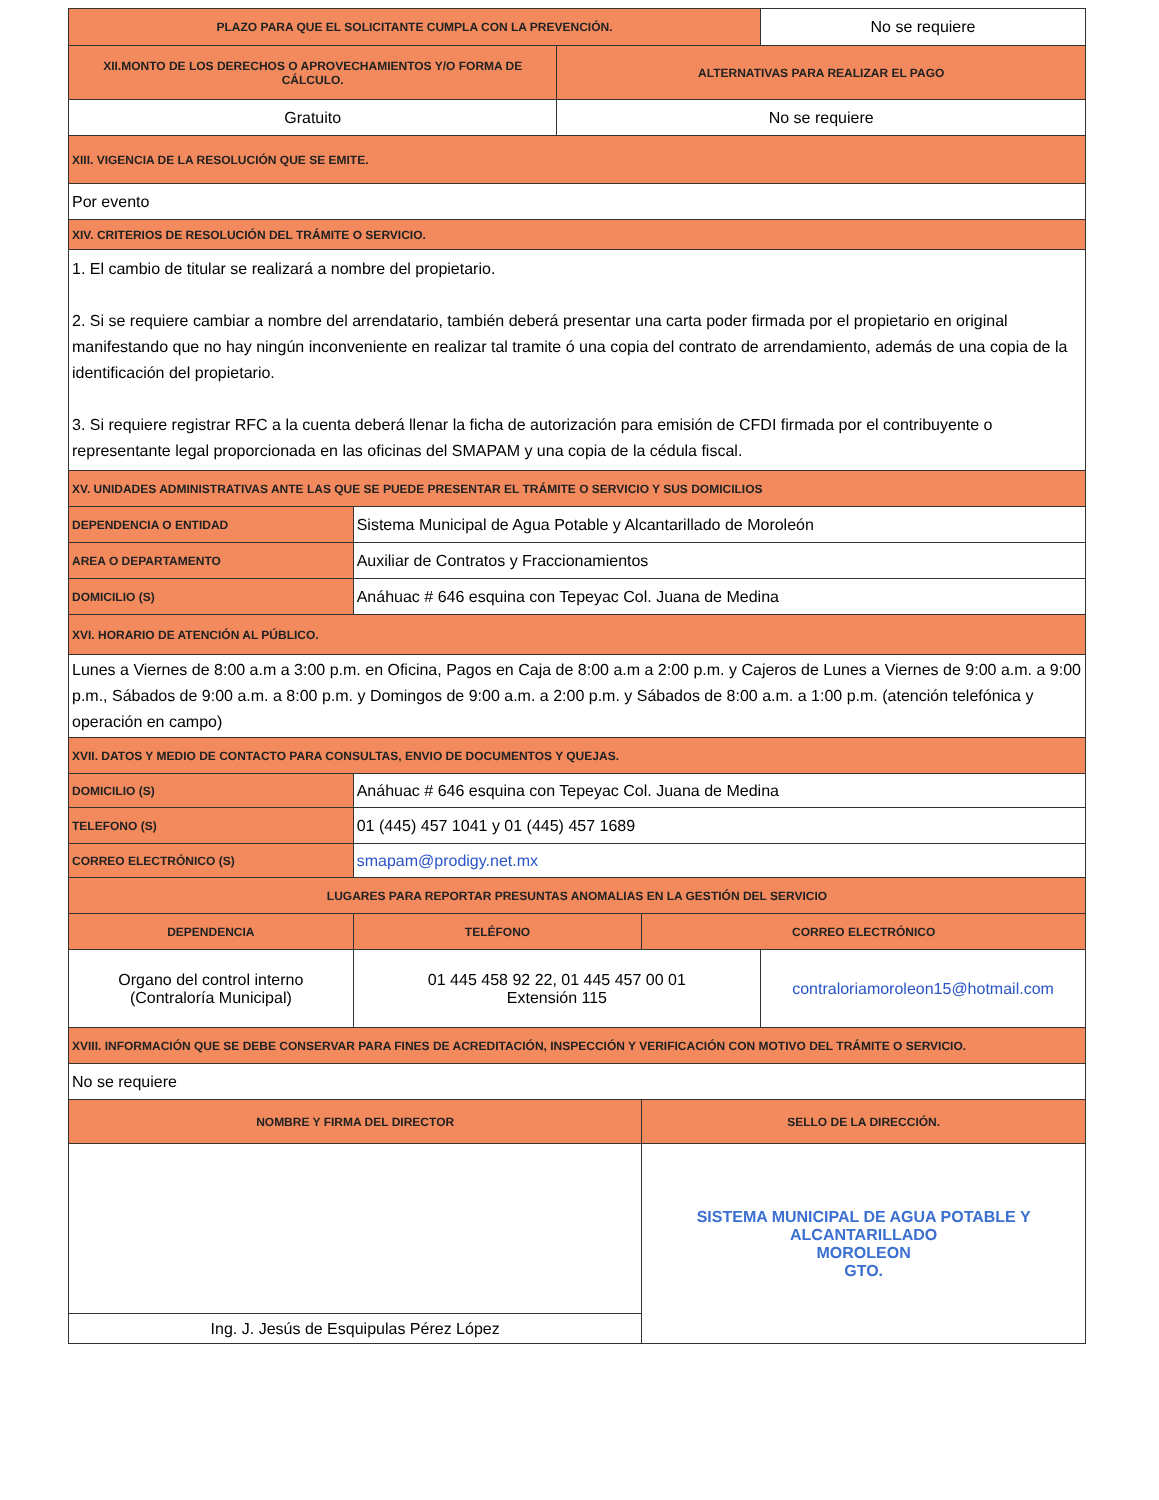| PLAZO PARA QUE EL SOLICITANTE CUMPLA CON LA PREVENCIÓN. | | | | No se requiere |
| XII.MONTO DE LOS DERECHOS O APROVECHAMIENTOS Y/O FORMA DE CÁLCULO. | | ALTERNATIVAS PARA REALIZAR EL PAGO | | |
| Gratuito | | No se requiere | | |
| XIII. VIGENCIA DE LA RESOLUCIÓN QUE SE EMITE. | | | | |
| Por evento | | | | |
| XIV. CRITERIOS DE RESOLUCIÓN DEL TRÁMITE O SERVICIO. | | | | |
| 1. El cambio de titular se realizará a nombre del propietario. 2. Si se requiere cambiar a nombre del arrendatario, también deberá presentar una carta poder firmada por el propietario en original manifestando que no hay ningún inconveniente en realizar tal tramite ó una copia del contrato de arrendamiento, además de una copia de la identificación del propietario. 3. Si requiere registrar RFC a la cuenta deberá llenar la ficha de autorización para emisión de CFDI firmada por el contribuyente o representante legal proporcionada en las oficinas del SMAPAM y una copia de la cédula fiscal. | | | | |
| XV. UNIDADES ADMINISTRATIVAS ANTE LAS QUE SE PUEDE PRESENTAR EL TRÁMITE O SERVICIO Y SUS DOMICILIOS | | | | |
| DEPENDENCIA O ENTIDAD | Sistema Municipal de Agua Potable y Alcantarillado de Moroleón | | | |
| AREA O DEPARTAMENTO | Auxiliar de Contratos y Fraccionamientos | | | |
| DOMICILIO (S) | Anáhuac # 646 esquina con Tepeyac Col. Juana de Medina | | | |
| XVI. HORARIO DE ATENCIÓN AL PÚBLICO. | | | | |
| Lunes a Viernes de 8:00 a.m a 3:00 p.m. en Oficina, Pagos en Caja de 8:00 a.m a 2:00 p.m. y Cajeros de Lunes a Viernes de 9:00 a.m. a 9:00 p.m., Sábados de 9:00 a.m. a 8:00 p.m. y Domingos de 9:00 a.m. a 2:00 p.m. y Sábados de 8:00 a.m. a 1:00 p.m. (atención telefónica y operación en campo) | | | | |
| XVII. DATOS Y MEDIO DE CONTACTO PARA CONSULTAS, ENVIO DE DOCUMENTOS Y QUEJAS. | | | | |
| DOMICILIO (S) | Anáhuac # 646 esquina con Tepeyac Col. Juana de Medina | | | |
| TELEFONO (S) | 01 (445) 457 1041 y 01 (445) 457 1689 | | | |
| CORREO ELECTRÓNICO (S) | smapam@prodigy.net.mx | | | |
| LUGARES PARA REPORTAR PRESUNTAS ANOMALIAS EN LA GESTIÓN DEL SERVICIO | | | | |
| DEPENDENCIA | TELÉFONO | | CORREO ELECTRÓNICO | |
| Organo del control interno (Contraloría Municipal) | 01 445 458 92 22, 01 445 457 00 01 Extensión 115 | | | contraloriamoroleon15@hotmail.com |
| XVIII. INFORMACIÓN QUE SE DEBE CONSERVAR PARA FINES DE ACREDITACIÓN, INSPECCIÓN Y VERIFICACIÓN CON MOTIVO DEL TRÁMITE O SERVICIO. | | | | |
| No se requiere | | | | |
| NOMBRE Y FIRMA DEL DIRECTOR | | | SELLO DE LA DIRECCIÓN. | |
| | | | SISTEMA MUNICIPAL DE AGUA POTABLE Y ALCANTARILLADO MOROLEON GTO. | |
| Ing. J. Jesús de Esquipulas Pérez López | | | | |